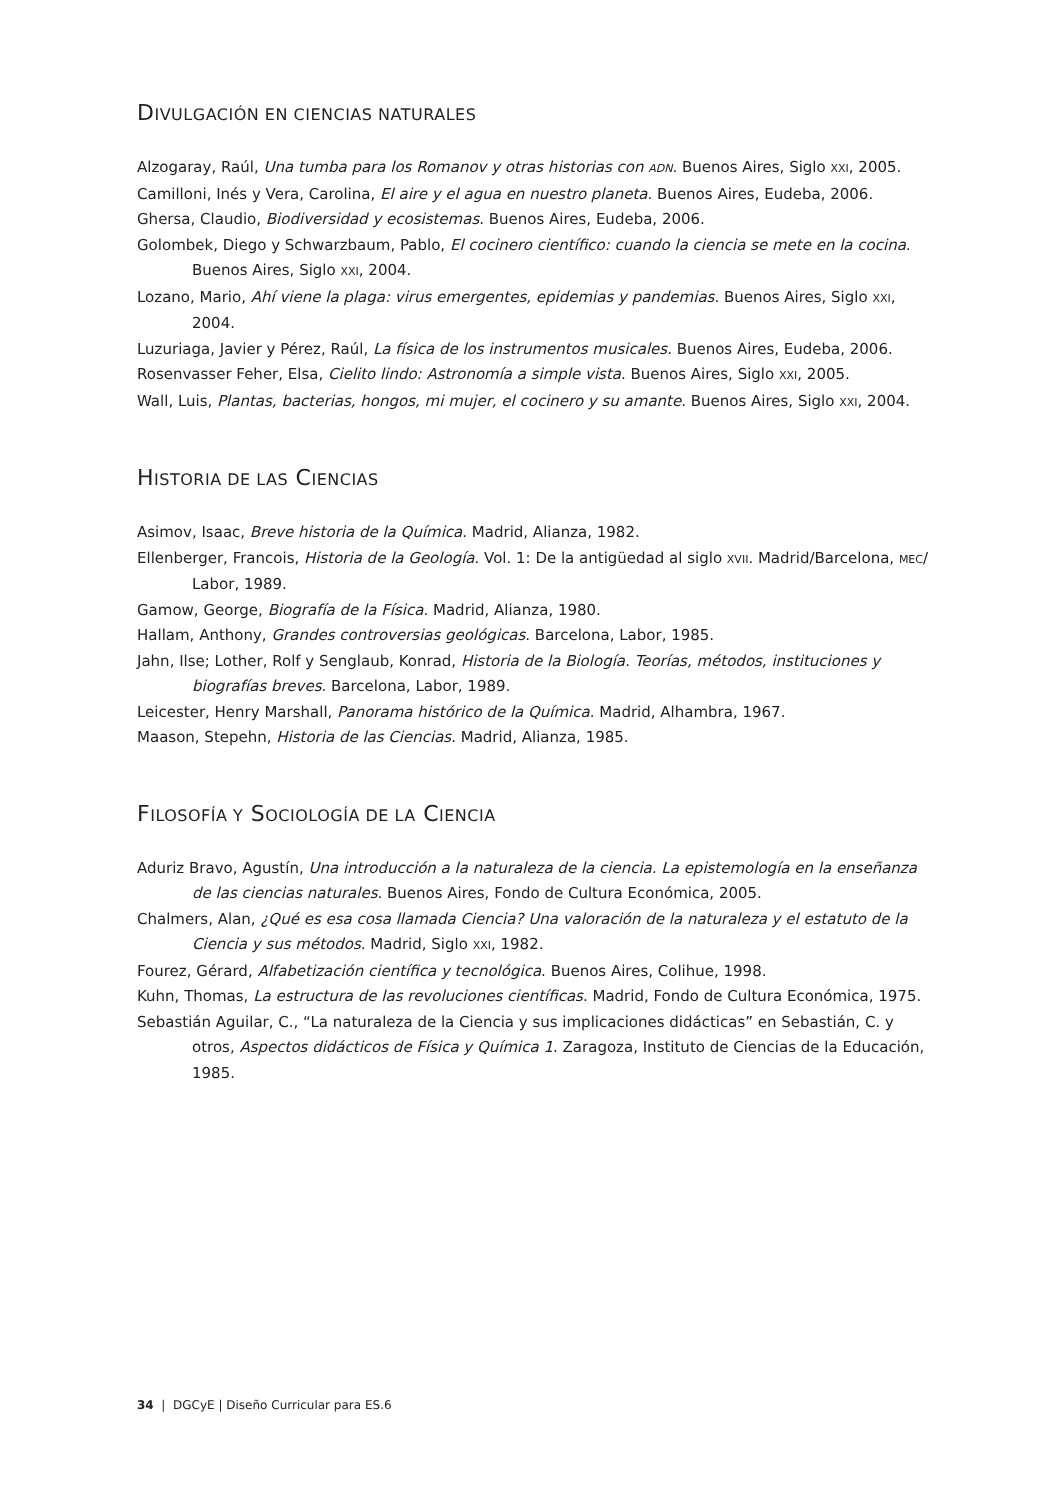DIVULGACIÓN EN CIENCIAS NATURALES
Alzogaray, Raúl, Una tumba para los Romanov y otras historias con ADN. Buenos Aires, Siglo XXI, 2005.
Camilloni, Inés y Vera, Carolina, El aire y el agua en nuestro planeta. Buenos Aires, Eudeba, 2006.
Ghersa, Claudio, Biodiversidad y ecosistemas. Buenos Aires, Eudeba, 2006.
Golombek, Diego y Schwarzbaum, Pablo, El cocinero científico: cuando la ciencia se mete en la cocina. Buenos Aires, Siglo XXI, 2004.
Lozano, Mario, Ahí viene la plaga: virus emergentes, epidemias y pandemias. Buenos Aires, Siglo XXI, 2004.
Luzuriaga, Javier y Pérez, Raúl, La física de los instrumentos musicales. Buenos Aires, Eudeba, 2006.
Rosenvasser Feher, Elsa, Cielito lindo: Astronomía a simple vista. Buenos Aires, Siglo XXI, 2005.
Wall, Luis, Plantas, bacterias, hongos, mi mujer, el cocinero y su amante. Buenos Aires, Siglo XXI, 2004.
HISTORIA DE LAS CIENCIAS
Asimov, Isaac, Breve historia de la Química. Madrid, Alianza, 1982.
Ellenberger, Francois, Historia de la Geología. Vol. 1: De la antigüedad al siglo XVII. Madrid/Barcelona, MEC/ Labor, 1989.
Gamow, George, Biografía de la Física. Madrid, Alianza, 1980.
Hallam, Anthony, Grandes controversias geológicas. Barcelona, Labor, 1985.
Jahn, Ilse; Lother, Rolf y Senglaub, Konrad, Historia de la Biología. Teorías, métodos, instituciones y biografías breves. Barcelona, Labor, 1989.
Leicester, Henry Marshall, Panorama histórico de la Química. Madrid, Alhambra, 1967.
Maason, Stepehn, Historia de las Ciencias. Madrid, Alianza, 1985.
FILOSOFÍA Y SOCIOLOGÍA DE LA CIENCIA
Aduriz Bravo, Agustín, Una introducción a la naturaleza de la ciencia. La epistemología en la enseñanza de las ciencias naturales. Buenos Aires, Fondo de Cultura Económica, 2005.
Chalmers, Alan, ¿Qué es esa cosa llamada Ciencia? Una valoración de la naturaleza y el estatuto de la Ciencia y sus métodos. Madrid, Siglo XXI, 1982.
Fourez, Gérard, Alfabetización científica y tecnológica. Buenos Aires, Colihue, 1998.
Kuhn, Thomas, La estructura de las revoluciones científicas. Madrid, Fondo de Cultura Económica, 1975.
Sebastián Aguilar, C., “La naturaleza de la Ciencia y sus implicaciones didácticas” en Sebastián, C. y otros, Aspectos didácticos de Física y Química 1. Zaragoza, Instituto de Ciencias de la Educación, 1985.
34 | DGCyE | Diseño Curricular para ES.6